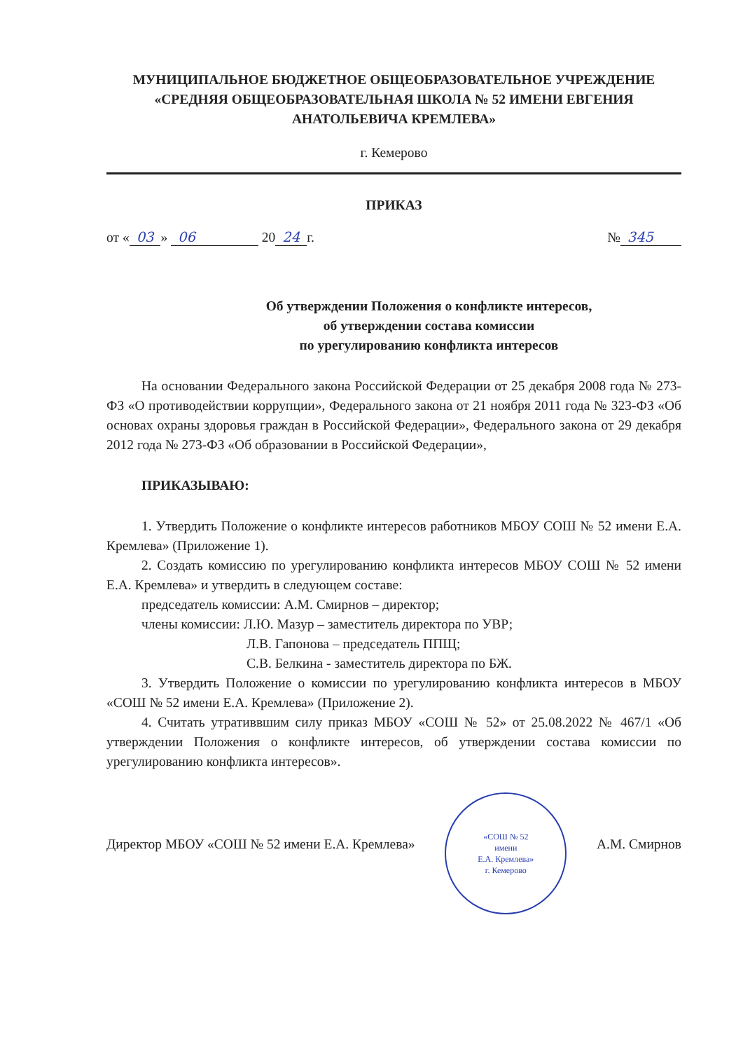МУНИЦИПАЛЬНОЕ БЮДЖЕТНОЕ ОБЩЕОБРАЗОВАТЕЛЬНОЕ УЧРЕЖДЕНИЕ
«СРЕДНЯЯ ОБЩЕОБРАЗОВАТЕЛЬНАЯ ШКОЛА № 52 ИМЕНИ ЕВГЕНИЯ
АНАТОЛЬЕВИЧА КРЕМЛЕВА»
г. Кемерово
ПРИКАЗ
от « 03 » 06 20 24 г. № 345
Об утверждении Положения о конфликте интересов,
об утверждении состава комиссии
по урегулированию конфликта интересов
На основании Федерального закона Российской Федерации от 25 декабря 2008 года № 273-ФЗ «О противодействии коррупции», Федерального закона от 21 ноября 2011 года № 323-ФЗ «Об основах охраны здоровья граждан в Российской Федерации», Федерального закона от 29 декабря 2012 года № 273-ФЗ «Об образовании в Российской Федерации»,
ПРИКАЗЫВАЮ:
1. Утвердить Положение о конфликте интересов работников МБОУ СОШ № 52 имени Е.А. Кремлева» (Приложение 1).
2. Создать комиссию по урегулированию конфликта интересов МБОУ СОШ № 52 имени Е.А. Кремлева» и утвердить в следующем составе:
председатель комиссии: А.М. Смирнов – директор;
члены комиссии: Л.Ю. Мазур – заместитель директора по УВР;
Л.В. Гапонова – председатель ППЩ;
С.В. Белкина - заместитель директора по БЖ.
3. Утвердить Положение о комиссии по урегулированию конфликта интересов в МБОУ «СОШ № 52 имени Е.А. Кремлева» (Приложение 2).
4. Считать утративвшим силу приказ МБОУ «СОШ № 52» от 25.08.2022 № 467/1 «Об утверждении Положения о конфликте интересов, об утверждении состава комиссии по урегулированию конфликта интересов».
Директор МБОУ «СОШ № 52 имени Е.А. Кремлева» «СОШ № 52
имени
Е.А. Кремлева»
г. Кемерово А.М. Смирнов